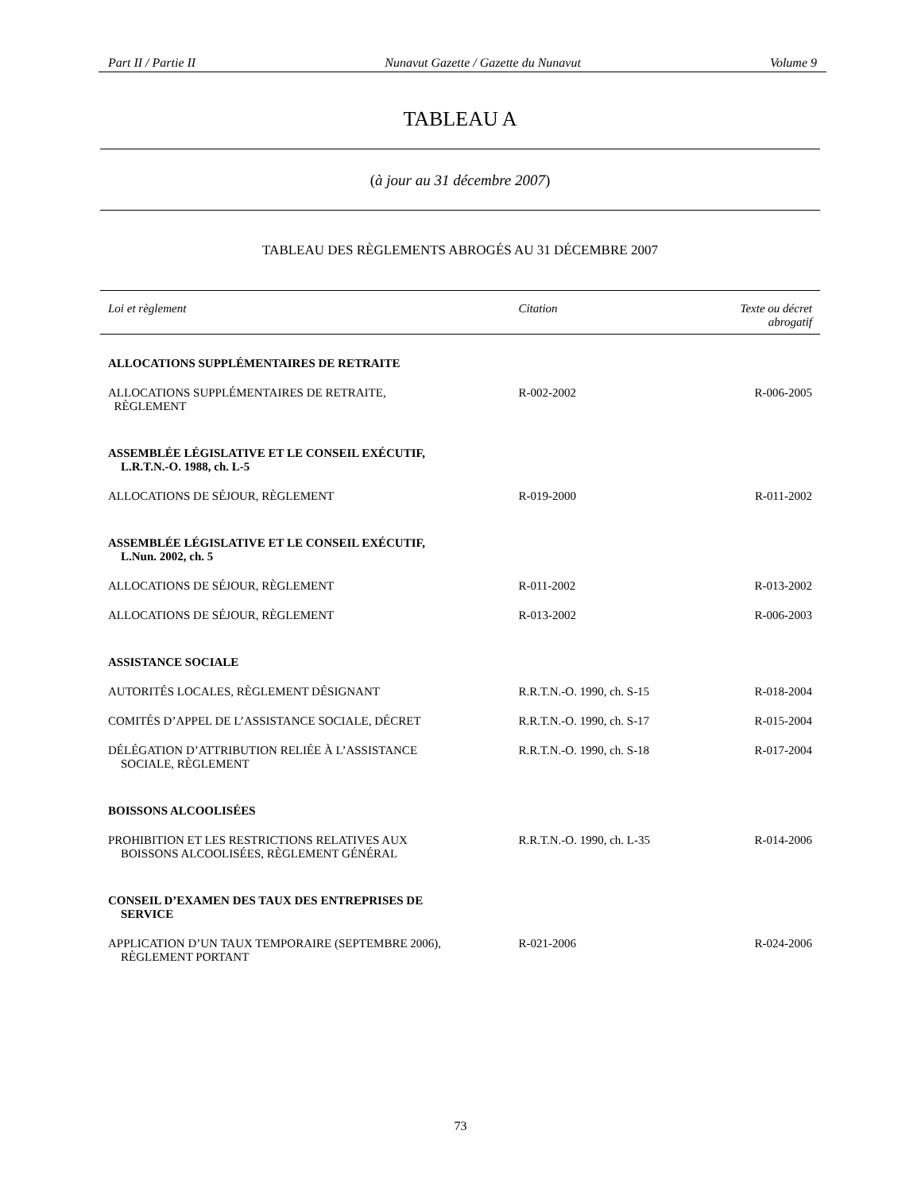Part II / Partie II Nunavut Gazette / Gazette du Nunavut Volume 9
TABLEAU A
(à jour au 31 décembre 2007)
TABLEAU DES RÈGLEMENTS ABROGÉS AU 31 DÉCEMBRE 2007
| Loi et règlement | Citation | Texte ou décret abrogatif |
| --- | --- | --- |
| ALLOCATIONS SUPPLÉMENTAIRES DE RETRAITE | | |
| ALLOCATIONS SUPPLÉMENTAIRES DE RETRAITE, RÈGLEMENT | R-002-2002 | R-006-2005 |
| ASSEMBLÉE LÉGISLATIVE ET LE CONSEIL EXÉCUTIF, L.R.T.N.-O. 1988, ch. L-5 | | |
| ALLOCATIONS DE SÉJOUR, RÈGLEMENT | R-019-2000 | R-011-2002 |
| ASSEMBLÉE LÉGISLATIVE ET LE CONSEIL EXÉCUTIF, L.Nun. 2002, ch. 5 | | |
| ALLOCATIONS DE SÉJOUR, RÈGLEMENT | R-011-2002 | R-013-2002 |
| ALLOCATIONS DE SÉJOUR, RÈGLEMENT | R-013-2002 | R-006-2003 |
| ASSISTANCE SOCIALE | | |
| AUTORITÉS LOCALES, RÈGLEMENT DÉSIGNANT | R.R.T.N.-O. 1990, ch. S-15 | R-018-2004 |
| COMITÉS D’APPEL DE L’ASSISTANCE SOCIALE, DÉCRET | R.R.T.N.-O. 1990, ch. S-17 | R-015-2004 |
| DÉLÉGATION D’ATTRIBUTION RELIÉE À L’ASSISTANCE SOCIALE, RÈGLEMENT | R.R.T.N.-O. 1990, ch. S-18 | R-017-2004 |
| BOISSONS ALCOOLISÉES | | |
| PROHIBITION ET LES RESTRICTIONS RELATIVES AUX BOISSONS ALCOOLISÉES, RÈGLEMENT GÉNÉRAL | R.R.T.N.-O. 1990, ch. L-35 | R-014-2006 |
| CONSEIL D’EXAMEN DES TAUX DES ENTREPRISES DE SERVICE | | |
| APPLICATION D’UN TAUX TEMPORAIRE (SEPTEMBRE 2006), RÈGLEMENT PORTANT | R-021-2006 | R-024-2006 |
73